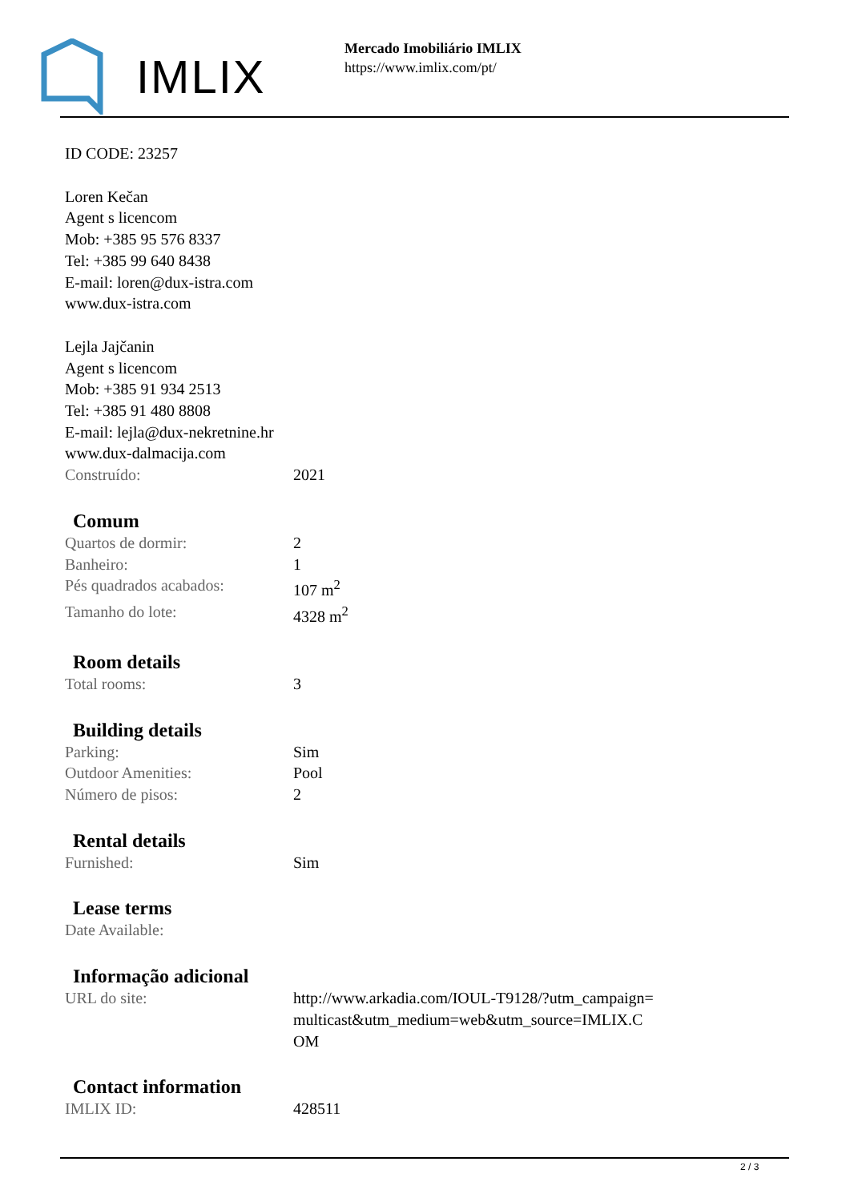IMLIX
Mercado Imobiliário IMLIX
https://www.imlix.com/pt/
ID CODE: 23257
Loren Kečan
Agent s licencom
Mob: +385 95 576 8337
Tel: +385 99 640 8438
E-mail: loren@dux-istra.com
www.dux-istra.com
Lejla Jajčanin
Agent s licencom
Mob: +385 91 934 2513
Tel: +385 91 480 8808
E-mail: lejla@dux-nekretnine.hr
www.dux-dalmacija.com
| Construído: | 2021 |
Comum
| Quartos de dormir: | 2 |
| Banheiro: | 1 |
| Pés quadrados acabados: | 107 m<sup>2</sup> |
| Tamanho do lote: | 4328 m<sup>2</sup> |
Room details
| Total rooms: | 3 |
Building details
| Parking: | Sim |
| Outdoor Amenities: | Pool |
| Número de pisos: | 2 |
Rental details
| Furnished: | Sim |
Lease terms
| Date Available: | |
Informação adicional
| URL do site: | http://www.arkadia.com/IOUL-T9128/?utm_campaign=multicast&utm_medium=web&utm_source=IMLIX.COM |
Contact information
| IMLIX ID: | 428511 |
2 / 3